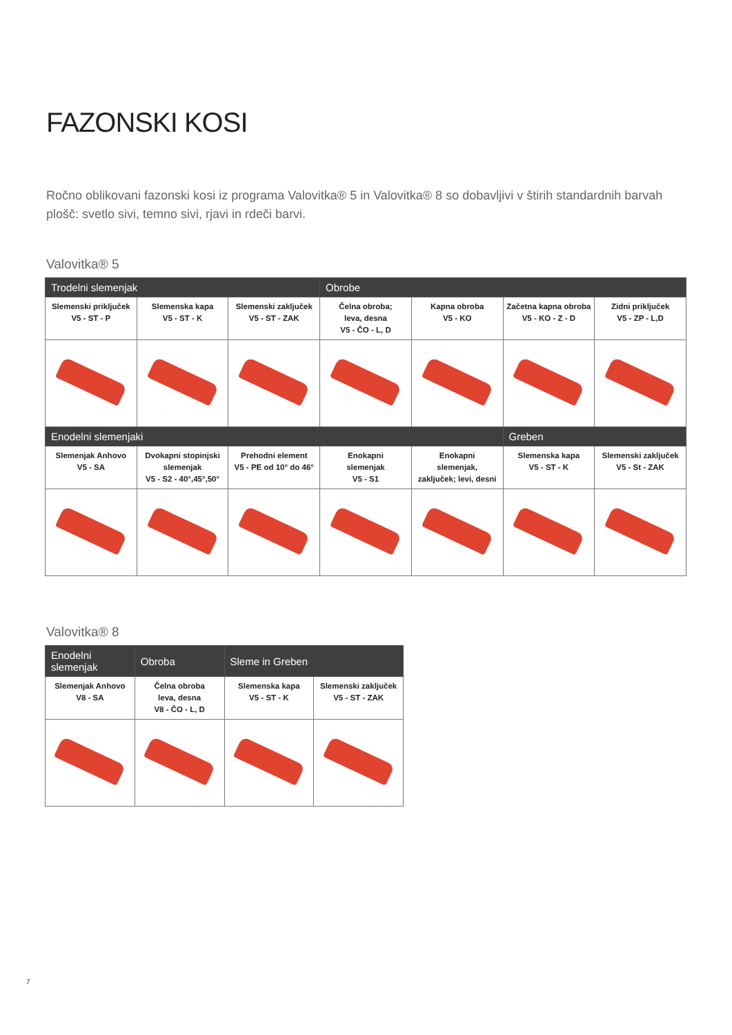FAZONSKI KOSI
Ročno oblikovani fazonski kosi iz programa Valovitka® 5 in Valovitka® 8 so dobavljivi v štirih standardnih barvah plošč: svetlo sivi, temno sivi, rjavi in rdeči barvi.
Valovitka® 5
| Trodelni slemenjak | | | Obrobe | | | |
| --- | --- | --- | --- | --- | --- | --- |
| Slemenski priključek V5 - ST - P | Slemenska kapa V5 - ST - K | Slemenski zaključek V5 - ST - ZAK | Čelna obroba; leva, desna V5 - ČO - L, D | Kapna obroba V5 - KO | Začetna kapna obroba V5 - KO - Z - D | Zidni priključek V5 - ZP - L,D |
| Enodelni slemenjaki | | | | | Greben | |
| Slemenjak Anhovo V5 - SA | Dvokapni stopinjski slemenjak V5 - S2 - 40°,45°,50° | Prehodni element V5 - PE od 10° do 46° | Enokapni slemenjak V5 - S1 | Enokapni slemenjak, zaključek; levi, desni | Slemenska kapa V5 - ST - K | Slemenski zaključek V5 - St - ZAK |
Valovitka® 8
| Enodelni slemenjak | Obroba | Sleme in Greben | |
| --- | --- | --- | --- |
| Slemenjak Anhovo V8 - SA | Čelna obroba leva, desna V8 - ČO - L, D | Slemenska kapa V5 - ST - K | Slemenski zaključek V5 - ST - ZAK |
7